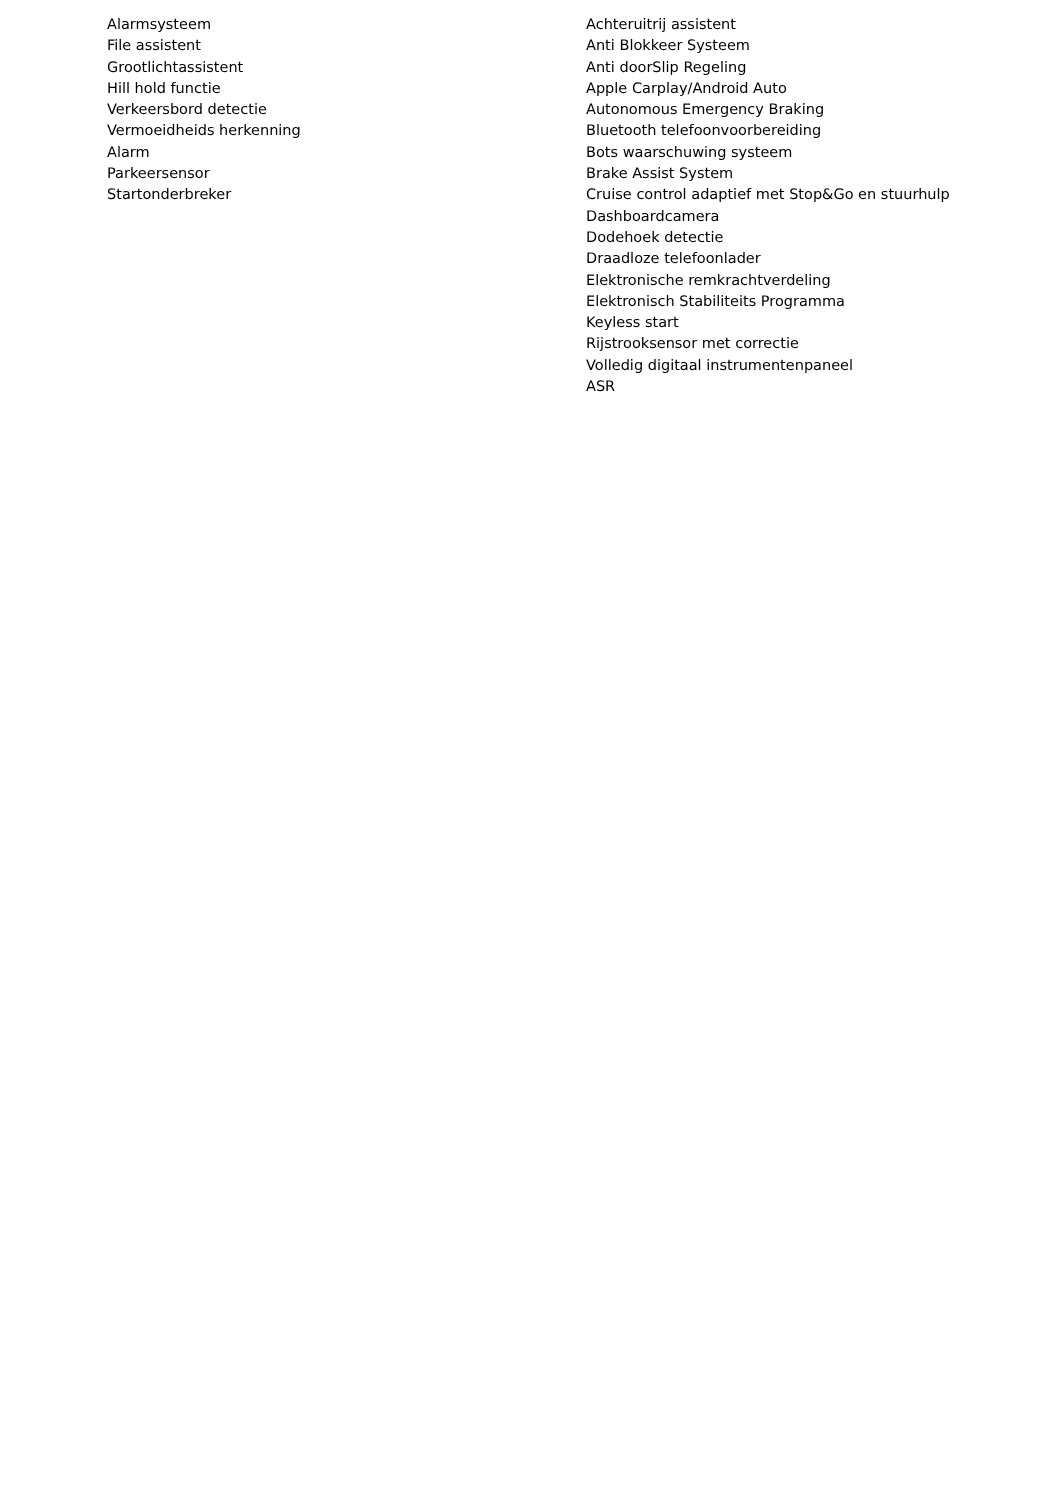Alarmsysteem
File assistent
Grootlichtassistent
Hill hold functie
Verkeersbord detectie
Vermoeidheids herkenning
Alarm
Parkeersensor
Startonderbreker
Achteruitrij assistent
Anti Blokkeer Systeem
Anti doorSlip Regeling
Apple Carplay/Android Auto
Autonomous Emergency Braking
Bluetooth telefoonvoorbereiding
Bots waarschuwing systeem
Brake Assist System
Cruise control adaptief met Stop&Go en stuurhulp
Dashboardcamera
Dodehoek detectie
Draadloze telefoonlader
Elektronische remkrachtverdeling
Elektronisch Stabiliteits Programma
Keyless start
Rijstrooksensor met correctie
Volledig digitaal instrumentenpaneel
ASR